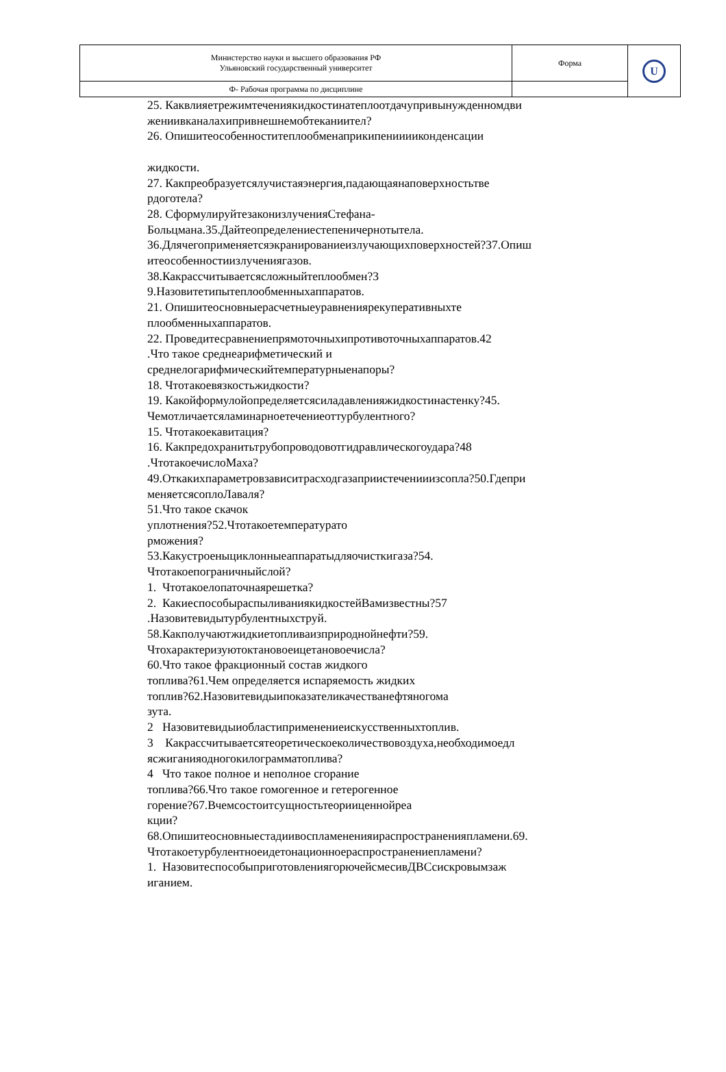| Министерство науки и высшего образования РФ Ульяновский государственный университет | Форма | U |
| Ф- Рабочая программа по дисциплине | | |
25. Каквлияетрежимтечениякидкостинатеплоотдачупривынужденномдви
жениивканалахипривнешнемобтеканиител?
26. Опишитеособенноститеплообменаприкипенииииконденсации
жидкости.
27. Какпреобразуетсялучистаяэнергия,падающаянаповерхностьтве
рдоготела?
28. СформулируйтезаконизлученияСтефана-
Больцмана.35.Дайтеопределениестепеничернотытела.
36.Длячегоприменяетсяэкранированиеизлучающихповерхностей?37.Опиш
итеособенностиизлучениягазов.
38.Какрассчитываетсясложныйтеплообмен?3
9.Назовитетипытеплообменныхаппаратов.
21. Опишитеосновныерасчетныеуравнениярекуперативныхте
плообменныхаппаратов.
22. Проведитесравнениепрямоточныхипротивоточныхаппаратов.42
.Что такое среднеарифметический и
среднелогарифмическийтемпературныенапоры?
18. Чтотакоевязкостьжидкости?
19. Какойформулойопределяетсясиладавленияжидкостинастенку?45.
Чемотличаетсяламинарноетечениеоттурбулентного?
15. Чтотакоекавитация?
16. Какпредохранитьтрубопроводовотгидравлическогоудара?48
.ЧтотакоечислоМаха?
49.Откакихпараметровзависитрасходгазаприистеченииизсопла?50.Гдепри
меняетсясоплоЛаваля?
51.Что такое скачок
уплотнения?52.Чтотакоетемпературато
рможения?
53.Какустроеныциклонныеаппаратыдляочисткигаза?54.
Чтотакоепограничныйслой?
1. Чтотакоелопаточнаярешетка?
2. КакиеспособыраспыливаниякидкостейВамизвестны?57
.Назовитевидытурбулентныхструй.
58.Какполучаютжидкиетопливаизприроднойнефти?59.
Чтохарактеризуютоктановоеицетановоечисла?
60.Что такое фракционный состав жидкого
топлива?61.Чем определяется испаряемость жидких
топлив?62.Назовитевидыипоказателикачестванефтяногома
зута.
2 Назовитевидыиобластиприменениеискусственныхтоплив.
3 Какрассчитываетсятеоретическоеколичествовоздуха,необходимоедл
ясжиганияодногокилограмматоплива?
4 Что такое полное и неполное сгорание
топлива?66.Что такое гомогенное и гетерогенное
горение?67.Вчемсостоитсущностьтеорииценнойреа
кции?
68.Опишитеосновныестадиивоспламененияираспространенияпламени.69.
Чтотакоетурбулентноеидетонационноераспространениепламени?
1. НазовитеспособыприготовлениягорючейсмесивДВСсискровымзаж
иганием.